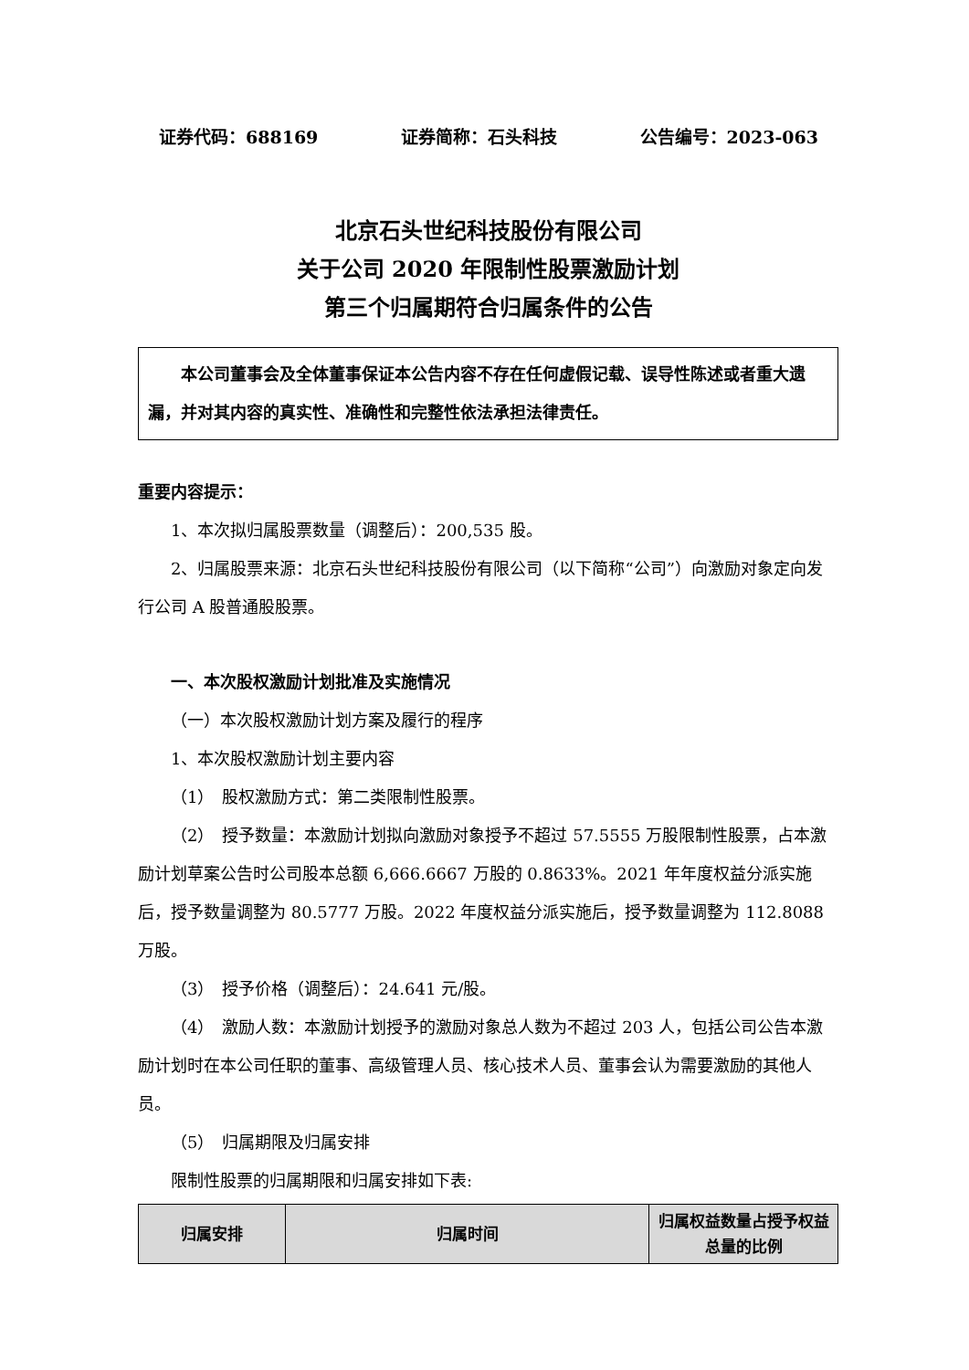证券代码：688169 证券简称：石头科技 公告编号：2023-063
北京石头世纪科技股份有限公司
关于公司 2020 年限制性股票激励计划
第三个归属期符合归属条件的公告
本公司董事会及全体董事保证本公告内容不存在任何虚假记载、误导性陈述或者重大遗漏，并对其内容的真实性、准确性和完整性依法承担法律责任。
重要内容提示：
1、本次拟归属股票数量（调整后）：200,535 股。
2、归属股票来源：北京石头世纪科技股份有限公司（以下简称“公司”）向激励对象定向发行公司 A 股普通股股票。
一、本次股权激励计划批准及实施情况
（一）本次股权激励计划方案及履行的程序
1、本次股权激励计划主要内容
（1）　股权激励方式：第二类限制性股票。
（2）　授予数量：本激励计划拟向激励对象授予不超过 57.5555 万股限制性股票，占本激励计划草案公告时公司股本总额 6,666.6667 万股的 0.8633%。2021 年年度权益分派实施后，授予数量调整为 80.5777 万股。2022 年度权益分派实施后，授予数量调整为 112.8088 万股。
（3）　授予价格（调整后）：24.641 元/股。
（4）　激励人数：本激励计划授予的激励对象总人数为不超过 203 人，包括公司公告本激励计划时在本公司任职的董事、高级管理人员、核心技术人员、董事会认为需要激励的其他人员。
（5）　归属期限及归属安排
限制性股票的归属期限和归属安排如下表:
| 归属安排 | 归属时间 | 归属权益数量占授予权益总量的比例 |
| --- | --- | --- |